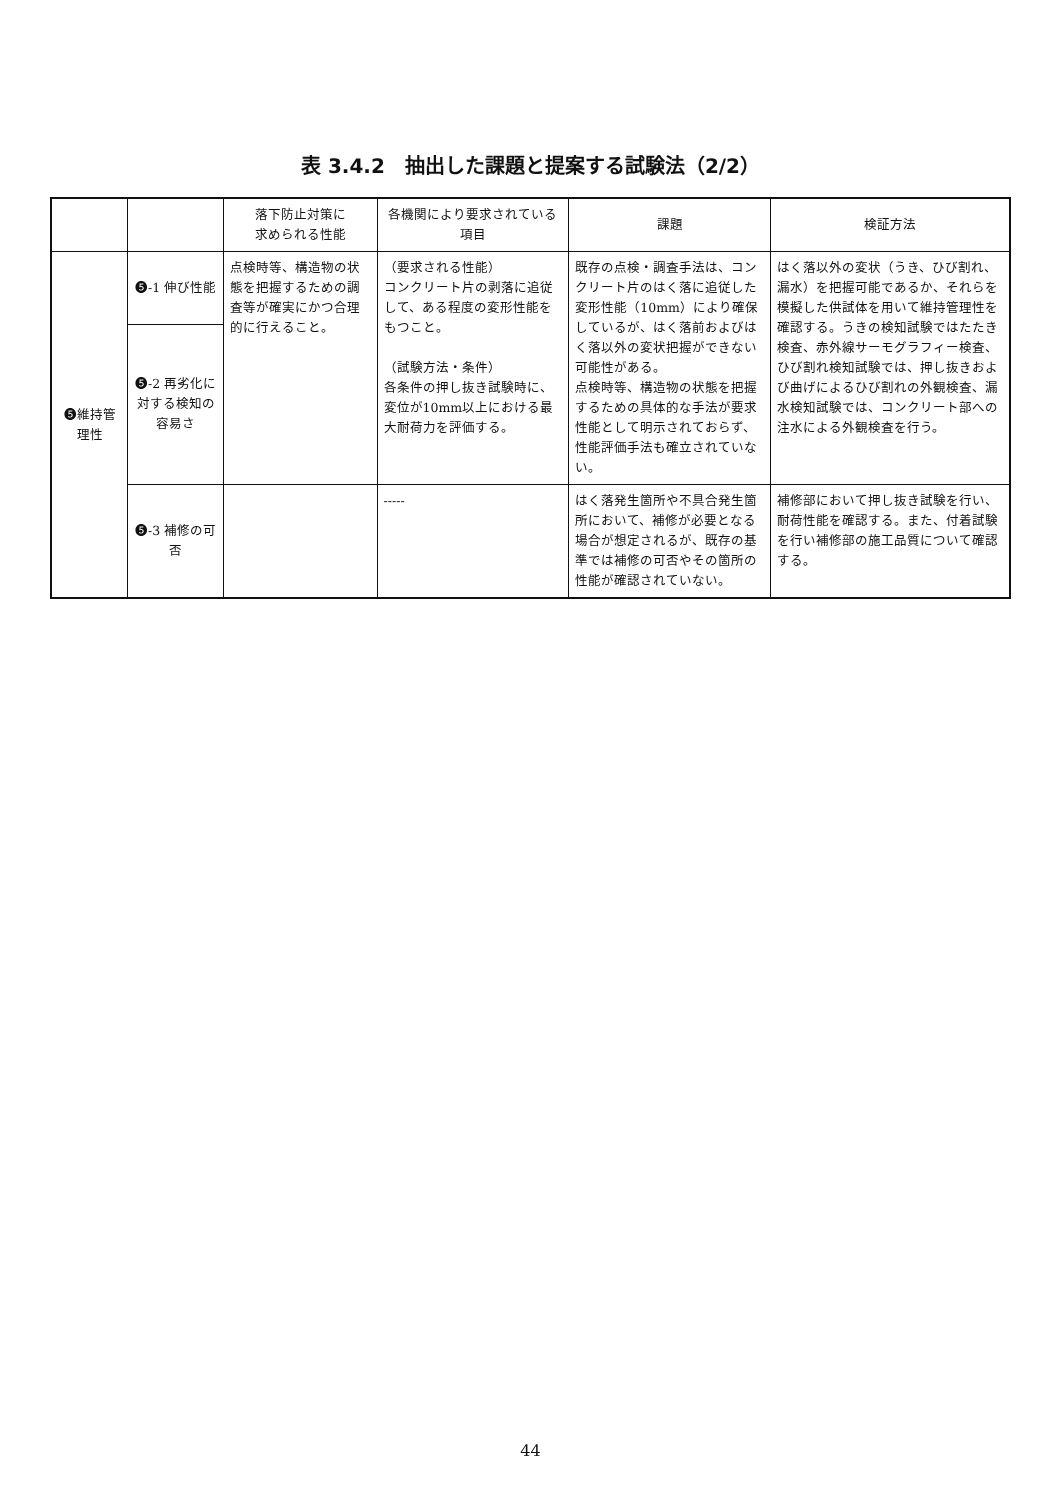表 3.4.2　抽出した課題と提案する試験法（2/2）
| | | 落下防止対策に 求められる性能 | 各機関により要求されている項目 | 課題 | 検証方法 |
| --- | --- | --- | --- | --- | --- |
| ❺維持管理性 | ❺-1 伸び性能 | 点検時等、構造物の状態を把握するための調査等が確実にかつ合理的に行えること。 | （要求される性能） コンクリート片の剥落に追従して、ある程度の変形性能をもつこと。 （試験方法・条件） 各条件の押し抜き試験時に、変位が10mm以上における最大耐荷力を評価する。 | 既存の点検・調査手法は、コンクリート片のはく落に追従した変形性能（10mm）により確保しているが、はく落前およびはく落以外の変状把握ができない可能性がある。 点検時等、構造物の状態を把握するための具体的な手法が要求性能として明示されておらず、性能評価手法も確立されていない。 | はく落以外の変状（うき、ひび割れ、漏水）を把握可能であるか、それらを模擬した供試体を用いて維持管理性を確認する。うきの検知試験ではたたき検査、赤外線サーモグラフィー検査、ひび割れ検知試験では、押し抜きおよび曲げによるひび割れの外観検査、漏水検知試験では、コンクリート部への注水による外観検査を行う。 |
| | ❺-2 再劣化に対する検知の容易さ | | | | |
| | ❺-3 補修の可否 | | ----- | はく落発生箇所や不具合発生箇所において、補修が必要となる場合が想定されるが、既存の基準では補修の可否やその箇所の性能が確認されていない。 | 補修部において押し抜き試験を行い、耐荷性能を確認する。また、付着試験を行い補修部の施工品質について確認する。 |
44